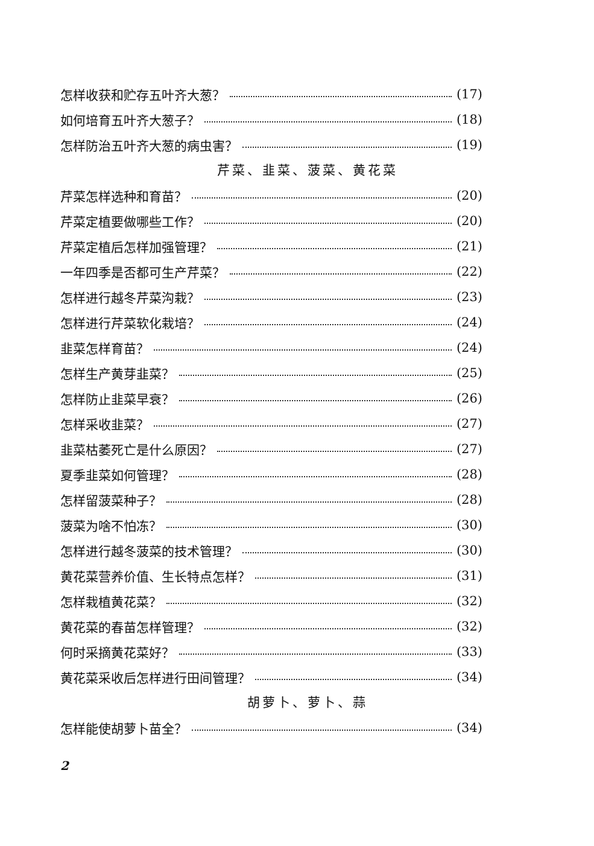怎样收获和贮存五叶齐大葱？ (17)
如何培育五叶齐大葱子？ (18)
怎样防治五叶齐大葱的病虫害？ (19)
芹菜、韭菜、菠菜、黄花菜
芹菜怎样选种和育苗？ (20)
芹菜定植要做哪些工作？ (20)
芹菜定植后怎样加强管理？ (21)
一年四季是否都可生产芹菜？ (22)
怎样进行越冬芹菜沟栽？ (23)
怎样进行芹菜软化栽培？ (24)
韭菜怎样育苗？ (24)
怎样生产黄芽韭菜？ (25)
怎样防止韭菜早衰？ (26)
怎样采收韭菜？ (27)
韭菜枯萎死亡是什么原因？ (27)
夏季韭菜如何管理？ (28)
怎样留菠菜种子？ (28)
菠菜为啥不怕冻？ (30)
怎样进行越冬菠菜的技术管理？ (30)
黄花菜营养价值、生长特点怎样？ (31)
怎样栽植黄花菜？ (32)
黄花菜的春苗怎样管理？ (32)
何时采摘黄花菜好？ (33)
黄花菜采收后怎样进行田间管理？ (34)
胡萝卜、萝卜、蒜
怎样能使胡萝卜苗全？ (34)
2